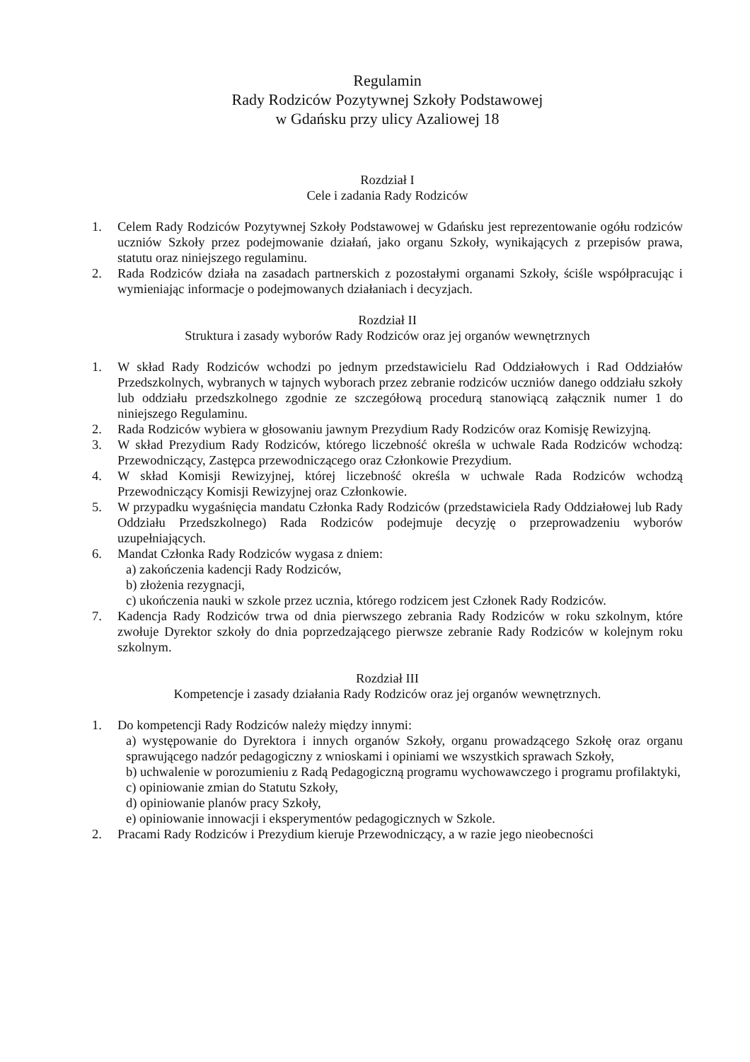Regulamin
Rady Rodziców Pozytywnej Szkoły Podstawowej
w Gdańsku przy ulicy Azaliowej 18
Rozdział I
Cele i zadania Rady Rodziców
1. Celem Rady Rodziców Pozytywnej Szkoły Podstawowej w Gdańsku jest reprezentowanie ogółu rodziców uczniów Szkoły przez podejmowanie działań, jako organu Szkoły, wynikających z przepisów prawa, statutu oraz niniejszego regulaminu.
2. Rada Rodziców działa na zasadach partnerskich z pozostałymi organami Szkoły, ściśle współpracując i wymieniając informacje o podejmowanych działaniach i decyzjach.
Rozdział II
Struktura i zasady wyborów Rady Rodziców oraz jej organów wewnętrznych
1. W skład Rady Rodziców wchodzi po jednym przedstawicielu Rad Oddziałowych i Rad Oddziałów Przedszkolnych, wybranych w tajnych wyborach przez zebranie rodziców uczniów danego oddziału szkoły lub oddziału przedszkolnego zgodnie ze szczegółową procedurą stanowiącą załącznik numer 1 do niniejszego Regulaminu.
2. Rada Rodziców wybiera w głosowaniu jawnym Prezydium Rady Rodziców oraz Komisję Rewizyjną.
3. W skład Prezydium Rady Rodziców, którego liczebność określa w uchwale Rada Rodziców wchodzą: Przewodniczący, Zastępca przewodniczącego oraz Członkowie Prezydium.
4. W skład Komisji Rewizyjnej, której liczebność określa w uchwale Rada Rodziców wchodzą Przewodniczący Komisji Rewizyjnej oraz Członkowie.
5. W przypadku wygaśnięcia mandatu Członka Rady Rodziców (przedstawiciela Rady Oddziałowej lub Rady Oddziału Przedszkolnego) Rada Rodziców podejmuje decyzję o przeprowadzeniu wyborów uzupełniających.
6. Mandat Członka Rady Rodziców wygasa z dniem:
a) zakończenia kadencji Rady Rodziców,
b) złożenia rezygnacji,
c) ukończenia nauki w szkole przez ucznia, którego rodzicem jest Członek Rady Rodziców.
7. Kadencja Rady Rodziców trwa od dnia pierwszego zebrania Rady Rodziców w roku szkolnym, które zwołuje Dyrektor szkoły do dnia poprzedzającego pierwsze zebranie Rady Rodziców w kolejnym roku szkolnym.
Rozdział III
Kompetencje i zasady działania Rady Rodziców oraz jej organów wewnętrznych.
1. Do kompetencji Rady Rodziców należy między innymi:
a) występowanie do Dyrektora i innych organów Szkoły, organu prowadzącego Szkołę oraz organu sprawującego nadzór pedagogiczny z wnioskami i opiniami we wszystkich sprawach Szkoły,
b) uchwalenie w porozumieniu z Radą Pedagogiczną programu wychowawczego i programu profilaktyki,
c) opiniowanie zmian do Statutu Szkoły,
d) opiniowanie planów pracy Szkoły,
e) opiniowanie innowacji i eksperymentów pedagogicznych w Szkole.
2. Pracami Rady Rodziców i Prezydium kieruje Przewodniczący, a w razie jego nieobecności